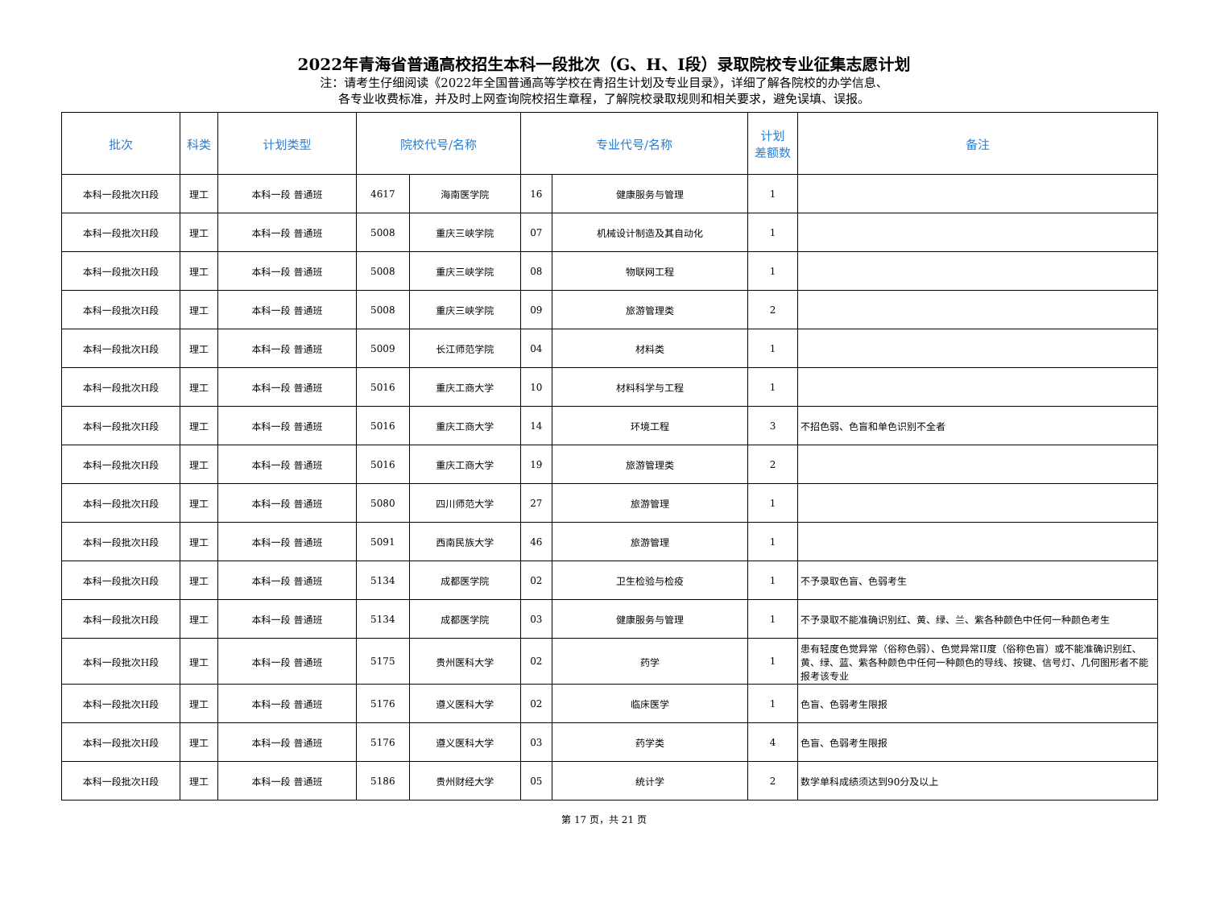2022年青海省普通高校招生本科一段批次（G、H、I段）录取院校专业征集志愿计划
注：请考生仔细阅读《2022年全国普通高等学校在青招生计划及专业目录》，详细了解各院校的办学信息、
各专业收费标准，并及时上网查询院校招生章程，了解院校录取规则和相关要求，避免误填、误报。
| 批次 | 科类 | 计划类型 | 院校代号/名称 | | 专业代号/名称 | | 计划 差额数 | 备注 |
| --- | --- | --- | --- | --- | --- | --- | --- | --- |
| 本科一段批次H段 | 理工 | 本科一段 普通班 | 4617 | 海南医学院 | 16 | 健康服务与管理 | 1 | |
| 本科一段批次H段 | 理工 | 本科一段 普通班 | 5008 | 重庆三峡学院 | 07 | 机械设计制造及其自动化 | 1 | |
| 本科一段批次H段 | 理工 | 本科一段 普通班 | 5008 | 重庆三峡学院 | 08 | 物联网工程 | 1 | |
| 本科一段批次H段 | 理工 | 本科一段 普通班 | 5008 | 重庆三峡学院 | 09 | 旅游管理类 | 2 | |
| 本科一段批次H段 | 理工 | 本科一段 普通班 | 5009 | 长江师范学院 | 04 | 材料类 | 1 | |
| 本科一段批次H段 | 理工 | 本科一段 普通班 | 5016 | 重庆工商大学 | 10 | 材料科学与工程 | 1 | |
| 本科一段批次H段 | 理工 | 本科一段 普通班 | 5016 | 重庆工商大学 | 14 | 环境工程 | 3 | 不招色弱、色盲和单色识别不全者 |
| 本科一段批次H段 | 理工 | 本科一段 普通班 | 5016 | 重庆工商大学 | 19 | 旅游管理类 | 2 | |
| 本科一段批次H段 | 理工 | 本科一段 普通班 | 5080 | 四川师范大学 | 27 | 旅游管理 | 1 | |
| 本科一段批次H段 | 理工 | 本科一段 普通班 | 5091 | 西南民族大学 | 46 | 旅游管理 | 1 | |
| 本科一段批次H段 | 理工 | 本科一段 普通班 | 5134 | 成都医学院 | 02 | 卫生检验与检疫 | 1 | 不予录取色盲、色弱考生 |
| 本科一段批次H段 | 理工 | 本科一段 普通班 | 5134 | 成都医学院 | 03 | 健康服务与管理 | 1 | 不予录取不能准确识别红、黄、绿、兰、紫各种颜色中任何一种颜色考生 |
| 本科一段批次H段 | 理工 | 本科一段 普通班 | 5175 | 贵州医科大学 | 02 | 药学 | 1 | 患有轻度色觉异常（俗称色弱）、色觉异常II度（俗称色盲）或不能准确识别红、黄、绿、蓝、紫各种颜色中任何一种颜色的导线、按键、信号灯、几何图形者不能报考该专业 |
| 本科一段批次H段 | 理工 | 本科一段 普通班 | 5176 | 遵义医科大学 | 02 | 临床医学 | 1 | 色盲、色弱考生限报 |
| 本科一段批次H段 | 理工 | 本科一段 普通班 | 5176 | 遵义医科大学 | 03 | 药学类 | 4 | 色盲、色弱考生限报 |
| 本科一段批次H段 | 理工 | 本科一段 普通班 | 5186 | 贵州财经大学 | 05 | 统计学 | 2 | 数学单科成绩须达到90分及以上 |
第 17 页，共 21 页